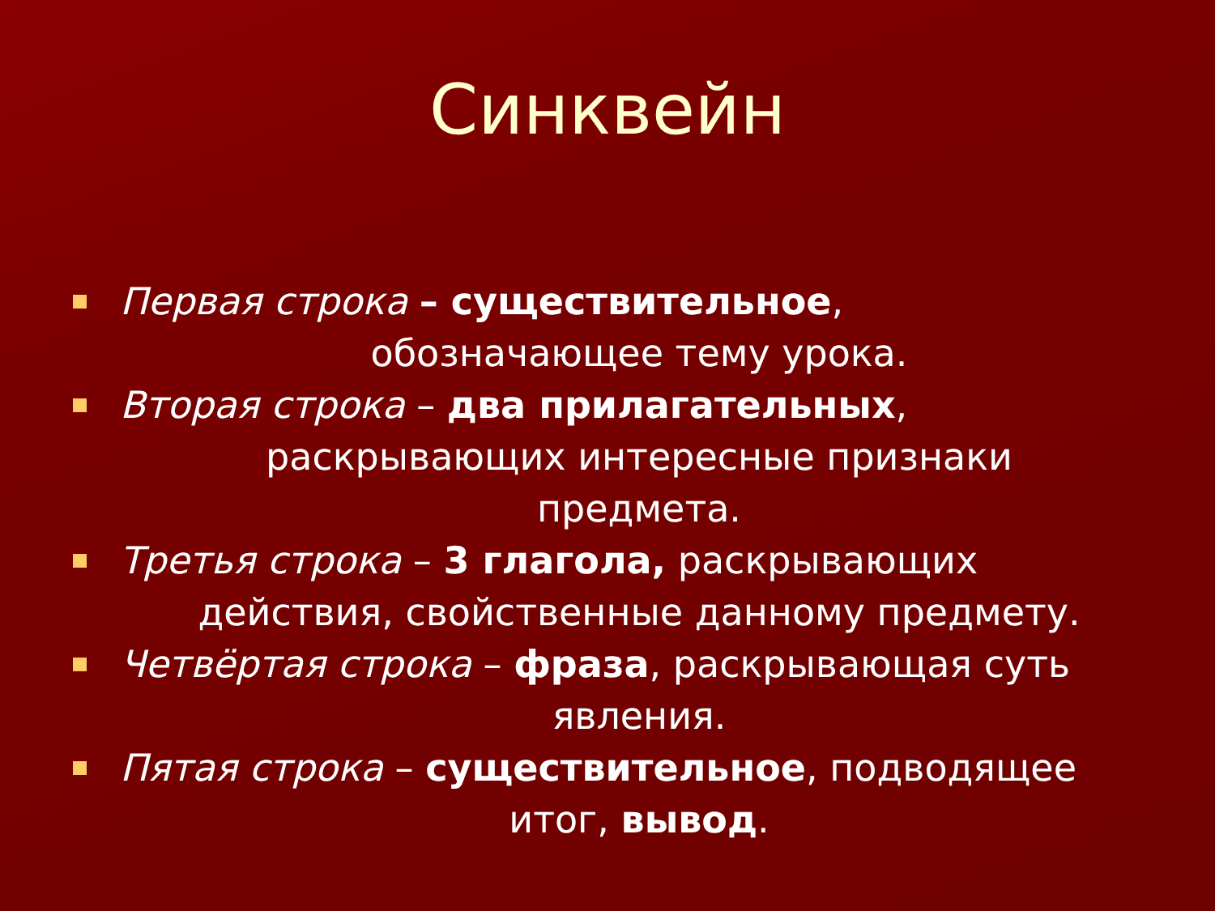Синквейн
Первая строка – существительное,
обозначающее тему урока.
Вторая строка – два прилагательных,
раскрывающих интересные признаки
предмета.
Третья строка – 3 глагола, раскрывающих
действия, свойственные данному предмету.
Четвёртая строка – фраза, раскрывающая суть
явления.
Пятая строка – существительное, подводящее
итог, вывод.